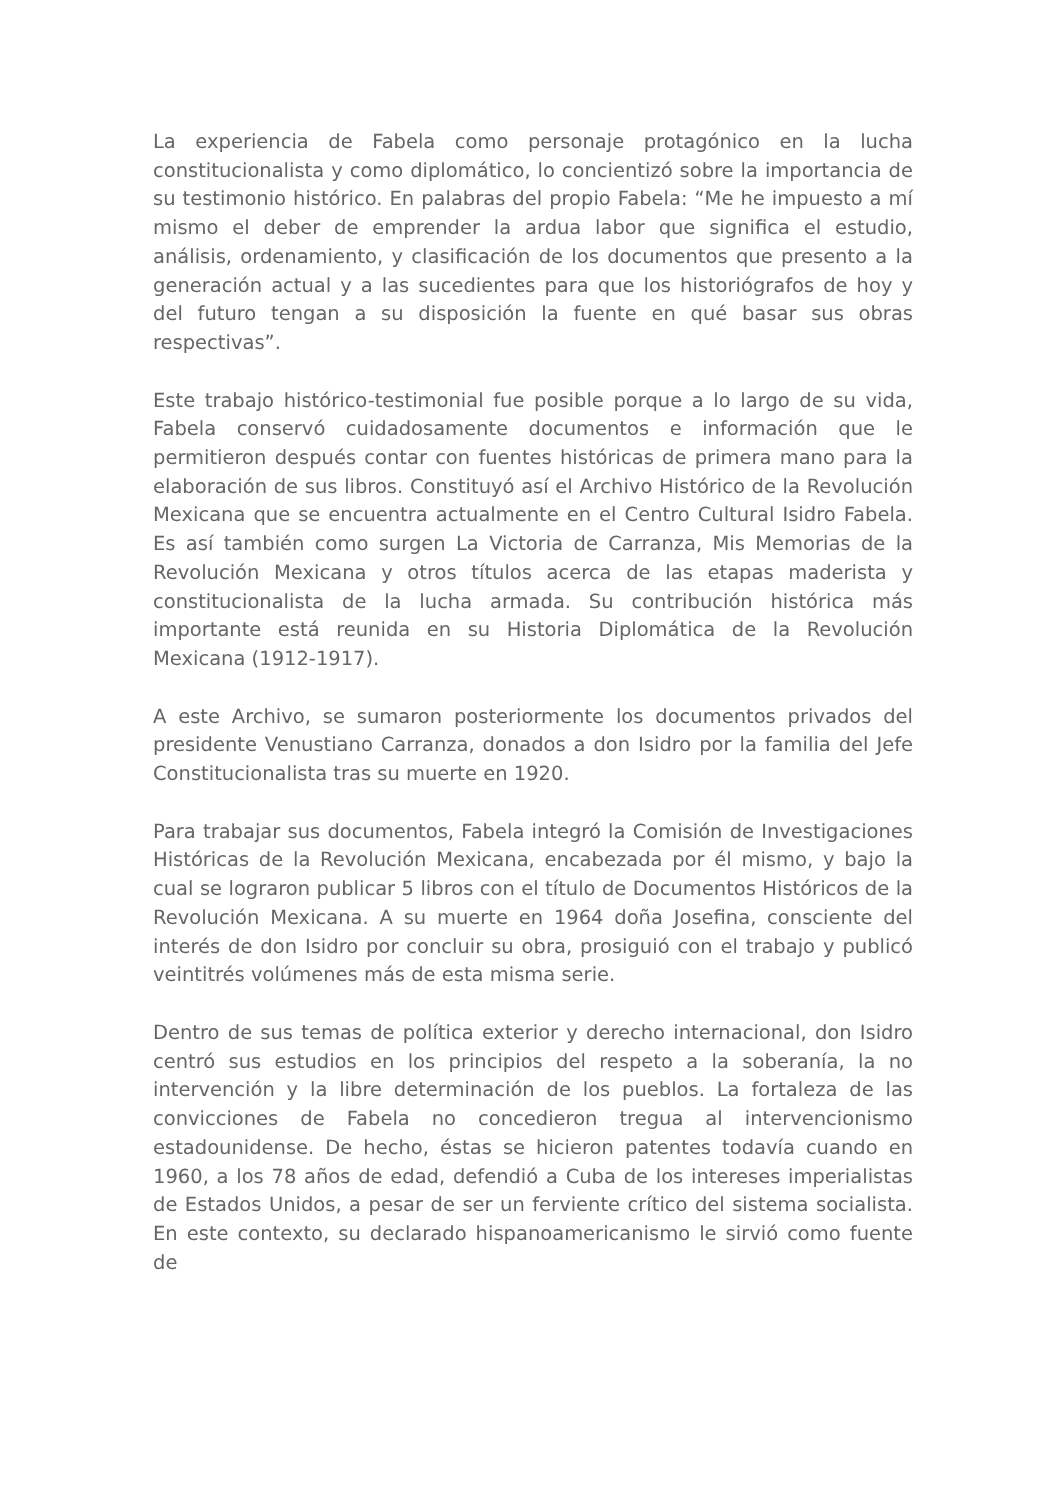La experiencia de Fabela como personaje protagónico en la lucha constitucionalista y como diplomático, lo concientizó sobre la importancia de su testimonio histórico. En palabras del propio Fabela: “Me he impuesto a mí mismo el deber de emprender la ardua labor que significa el estudio, análisis, ordenamiento, y clasificación de los documentos que presento a la generación actual y a las sucedientes para que los historiógrafos de hoy y del futuro tengan a su disposición la fuente en qué basar sus obras respectivas”.
Este trabajo histórico-testimonial fue posible porque a lo largo de su vida, Fabela conservó cuidadosamente documentos e información que le permitieron después contar con fuentes históricas de primera mano para la elaboración de sus libros. Constituyó así el Archivo Histórico de la Revolución Mexicana que se encuentra actualmente en el Centro Cultural Isidro Fabela. Es así también como surgen La Victoria de Carranza, Mis Memorias de la Revolución Mexicana y otros títulos acerca de las etapas maderista y constitucionalista de la lucha armada. Su contribución histórica más importante está reunida en su Historia Diplomática de la Revolución Mexicana (1912-1917).
A este Archivo, se sumaron posteriormente los documentos privados del presidente Venustiano Carranza, donados a don Isidro por la familia del Jefe Constitucionalista tras su muerte en 1920.
Para trabajar sus documentos, Fabela integró la Comisión de Investigaciones Históricas de la Revolución Mexicana, encabezada por él mismo, y bajo la cual se lograron publicar 5 libros con el título de Documentos Históricos de la Revolución Mexicana. A su muerte en 1964 doña Josefina, consciente del interés de don Isidro por concluir su obra, prosiguió con el trabajo y publicó veintitrés volúmenes más de esta misma serie.
Dentro de sus temas de política exterior y derecho internacional, don Isidro centró sus estudios en los principios del respeto a la soberanía, la no intervención y la libre determinación de los pueblos. La fortaleza de las convicciones de Fabela no concedieron tregua al intervencionismo estadounidense. De hecho, éstas se hicieron patentes todavía cuando en 1960, a los 78 años de edad, defendió a Cuba de los intereses imperialistas de Estados Unidos, a pesar de ser un ferviente crítico del sistema socialista. En este contexto, su declarado hispanoamericanismo le sirvió como fuente de